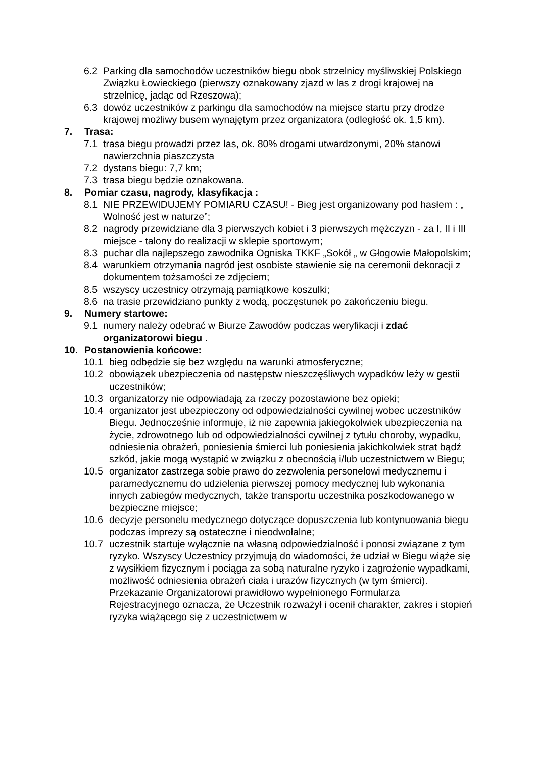6.2 Parking dla samochodów uczestników biegu obok strzelnicy myśliwskiej Polskiego Związku Łowieckiego (pierwszy oznakowany zjazd w las z drogi krajowej na strzelnicę, jadąc od Rzeszowa);
6.3 dowóz uczestników z parkingu dla samochodów na miejsce startu przy drodze krajowej możliwy busem wynajętym przez organizatora (odległość ok. 1,5 km).
7. Trasa:
7.1 trasa biegu prowadzi przez las, ok. 80% drogami utwardzonymi, 20% stanowi nawierzchnia piaszczysta
7.2 dystans biegu: 7,7 km;
7.3 trasa biegu będzie oznakowana.
8. Pomiar czasu, nagrody, klasyfikacja :
8.1 NIE PRZEWIDUJEMY POMIARU CZASU! - Bieg jest organizowany pod hasłem : „ Wolność jest w naturze”;
8.2 nagrody przewidziane dla 3 pierwszych kobiet i 3 pierwszych mężczyzn - za I, II i III miejsce - talony do realizacji w sklepie sportowym;
8.3 puchar dla najlepszego zawodnika Ogniska TKKF „Sokół „ w Głogowie Małopolskim;
8.4 warunkiem otrzymania nagród jest osobiste stawienie się na ceremonii dekoracji z dokumentem tożsamości ze zdjęciem;
8.5 wszyscy uczestnicy otrzymają pamiątkowe koszulki;
8.6 na trasie przewidziano punkty z wodą, poczęstunek po zakończeniu biegu.
9. Numery startowe:
9.1 numery należy odebrać w Biurze Zawodów podczas weryfikacji i zdać organizatorowi biegu .
10. Postanowienia końcowe:
10.1 bieg odbędzie się bez względu na warunki atmosferyczne;
10.2 obowiązek ubezpieczenia od następstw nieszczęśliwych wypadków leży w gestii uczestników;
10.3 organizatorzy nie odpowiadają za rzeczy pozostawione bez opieki;
10.4 organizator jest ubezpieczony od odpowiedzialności cywilnej wobec uczestników Biegu. Jednocześnie informuje, iż nie zapewnia jakiegokolwiek ubezpieczenia na życie, zdrowotnego lub od odpowiedzialności cywilnej z tytułu choroby, wypadku, odniesienia obrażeń, poniesienia śmierci lub poniesienia jakichkolwiek strat bądź szkód, jakie mogą wystąpić w związku z obecnością i/lub uczestnictwem w Biegu;
10.5 organizator zastrzega sobie prawo do zezwolenia personelowi medycznemu i paramedycznemu do udzielenia pierwszej pomocy medycznej lub wykonania innych zabiegów medycznych, także transportu uczestnika poszkodowanego w bezpieczne miejsce;
10.6 decyzje personelu medycznego dotyczące dopuszczenia lub kontynuowania biegu podczas imprezy są ostateczne i nieodwołalne;
10.7 uczestnik startuje wyłącznie na własną odpowiedzialność i ponosi związane z tym ryzyko. Wszyscy Uczestnicy przyjmują do wiadomości, że udział w Biegu wiąże się z wysiłkiem fizycznym i pociąga za sobą naturalne ryzyko i zagrożenie wypadkami, możliwość odniesienia obrażeń ciała i urazów fizycznych (w tym śmierci). Przekazanie Organizatorowi prawidłowo wypełnionego Formularza Rejestracyjnego oznacza, że Uczestnik rozważył i ocenił charakter, zakres i stopień ryzyka wiążącego się z uczestnictwem w